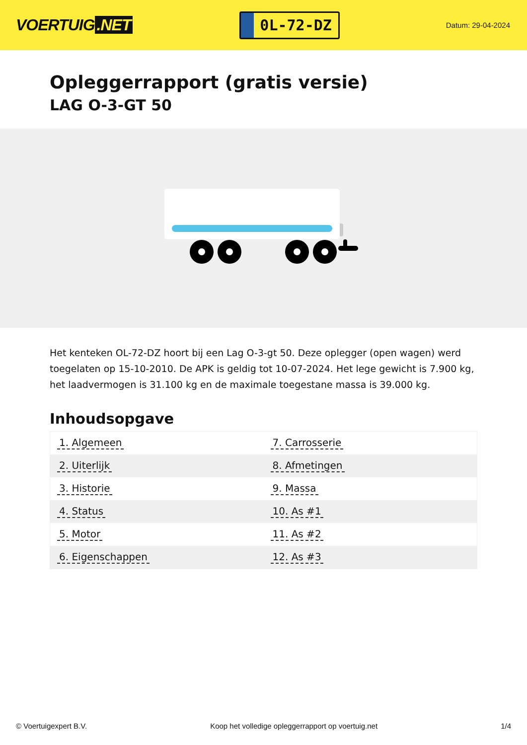VOERTUIG.NET
0L-72-DZ
Datum: 29-04-2024
Opleggerrapport (gratis versie)
LAG O-3-GT 50
Het kenteken OL-72-DZ hoort bij een Lag O-3-gt 50. Deze oplegger (open wagen) werd toegelaten op 15-10-2010. De APK is geldig tot 10-07-2024. Het lege gewicht is 7.900 kg, het laadvermogen is 31.100 kg en de maximale toegestane massa is 39.000 kg.
Inhoudsopgave
| 1. Algemeen | 7. Carrosserie |
| 2. Uiterlijk | 8. Afmetingen |
| 3. Historie | 9. Massa |
| 4. Status | 10. As #1 |
| 5. Motor | 11. As #2 |
| 6. Eigenschappen | 12. As #3 |
© Voertuigexpert B.V. Koop het volledige opleggerrapport op voertuig.net 1/4